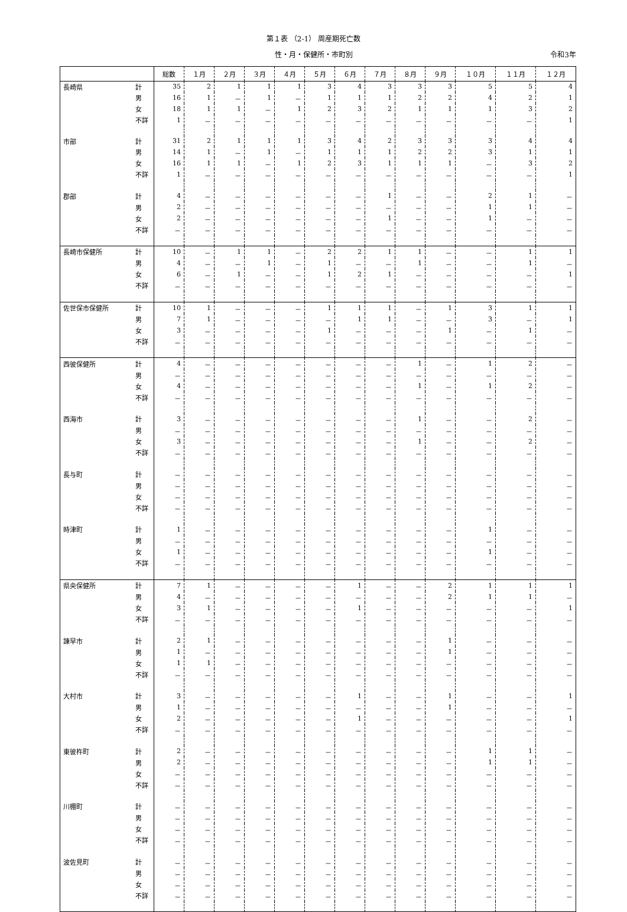第１表 （2-1） 周産期死亡数
性・月・保健所・市町別 令和3年
| | | 総数 | １月 | ２月 | ３月 | ４月 | ５月 | ６月 | ７月 | ８月 | ９月 | １０月 | １１月 | １２月 |
| --- | --- | --- | --- | --- | --- | --- | --- | --- | --- | --- | --- | --- | --- | --- |
| 長崎県 | 計 | 35 | 2 | 1 | 1 | 1 | 3 | 4 | 3 | 3 | 3 | 5 | 5 | 4 |
| | 男 | 16 | 1 | － | 1 | － | 1 | 1 | 1 | 2 | 2 | 4 | 2 | 1 |
| | 女 | 18 | 1 | 1 | － | 1 | 2 | 3 | 2 | 1 | 1 | 1 | 3 | 2 |
| | 不詳 | 1 | － | － | － | － | － | － | － | － | － | － | － | 1 |
| 市部 | 計 | 31 | 2 | 1 | 1 | 1 | 3 | 4 | 2 | 3 | 3 | 3 | 4 | 4 |
| | 男 | 14 | 1 | － | 1 | － | 1 | 1 | 1 | 2 | 2 | 3 | 1 | 1 |
| | 女 | 16 | 1 | 1 | － | 1 | 2 | 3 | 1 | 1 | 1 | － | 3 | 2 |
| | 不詳 | 1 | － | － | － | － | － | － | － | － | － | － | － | 1 |
| 郡部 | 計 | 4 | － | － | － | － | － | － | 1 | － | － | 2 | 1 | － |
| | 男 | 2 | － | － | － | － | － | － | － | － | － | 1 | 1 | － |
| | 女 | 2 | － | － | － | － | － | － | 1 | － | － | 1 | － | － |
| | 不詳 | － | － | － | － | － | － | － | － | － | － | － | － | － |
| 長崎市保健所 | 計 | 10 | － | 1 | 1 | － | 2 | 2 | 1 | 1 | － | － | 1 | 1 |
| | 男 | 4 | － | － | 1 | － | 1 | － | － | 1 | － | － | 1 | － |
| | 女 | 6 | － | 1 | － | － | 1 | 2 | 1 | － | － | － | － | 1 |
| | 不詳 | － | － | － | － | － | － | － | － | － | － | － | － | － |
| 佐世保市保健所 | 計 | 10 | 1 | － | － | － | 1 | 1 | 1 | － | 1 | 3 | 1 | 1 |
| | 男 | 7 | 1 | － | － | － | － | 1 | 1 | － | － | 3 | － | 1 |
| | 女 | 3 | － | － | － | － | 1 | － | － | － | 1 | － | 1 | － |
| | 不詳 | － | － | － | － | － | － | － | － | － | － | － | － | － |
| 西彼保健所 | 計 | 4 | － | － | － | － | － | － | － | 1 | － | 1 | 2 | － |
| | 男 | － | － | － | － | － | － | － | － | － | － | － | － | － |
| | 女 | 4 | － | － | － | － | － | － | － | 1 | － | 1 | 2 | － |
| | 不詳 | － | － | － | － | － | － | － | － | － | － | － | － | － |
| 西海市 | 計 | 3 | － | － | － | － | － | － | － | 1 | － | － | 2 | － |
| | 男 | － | － | － | － | － | － | － | － | － | － | － | － | － |
| | 女 | 3 | － | － | － | － | － | － | － | 1 | － | － | 2 | － |
| | 不詳 | － | － | － | － | － | － | － | － | － | － | － | － | － |
| 長与町 | 計 | － | － | － | － | － | － | － | － | － | － | － | － | － |
| | 男 | － | － | － | － | － | － | － | － | － | － | － | － | － |
| | 女 | － | － | － | － | － | － | － | － | － | － | － | － | － |
| | 不詳 | － | － | － | － | － | － | － | － | － | － | － | － | － |
| 時津町 | 計 | 1 | － | － | － | － | － | － | － | － | － | 1 | － | － |
| | 男 | － | － | － | － | － | － | － | － | － | － | － | － | － |
| | 女 | 1 | － | － | － | － | － | － | － | － | － | 1 | － | － |
| | 不詳 | － | － | － | － | － | － | － | － | － | － | － | － | － |
| 県央保健所 | 計 | 7 | 1 | － | － | － | － | 1 | － | － | 2 | 1 | 1 | 1 |
| | 男 | 4 | － | － | － | － | － | － | － | － | 2 | 1 | 1 | － |
| | 女 | 3 | 1 | － | － | － | － | 1 | － | － | － | － | － | 1 |
| | 不詳 | － | － | － | － | － | － | － | － | － | － | － | － | － |
| 諫早市 | 計 | 2 | 1 | － | － | － | － | － | － | － | 1 | － | － | － |
| | 男 | 1 | － | － | － | － | － | － | － | － | 1 | － | － | － |
| | 女 | 1 | 1 | － | － | － | － | － | － | － | － | － | － | － |
| | 不詳 | － | － | － | － | － | － | － | － | － | － | － | － | － |
| 大村市 | 計 | 3 | － | － | － | － | － | 1 | － | － | 1 | － | － | 1 |
| | 男 | 1 | － | － | － | － | － | － | － | － | 1 | － | － | － |
| | 女 | 2 | － | － | － | － | － | 1 | － | － | － | － | － | 1 |
| | 不詳 | － | － | － | － | － | － | － | － | － | － | － | － | － |
| 東彼杵町 | 計 | 2 | － | － | － | － | － | － | － | － | － | 1 | 1 | － |
| | 男 | 2 | － | － | － | － | － | － | － | － | － | 1 | 1 | － |
| | 女 | － | － | － | － | － | － | － | － | － | － | － | － | － |
| | 不詳 | － | － | － | － | － | － | － | － | － | － | － | － | － |
| 川棚町 | 計 | － | － | － | － | － | － | － | － | － | － | － | － | － |
| | 男 | － | － | － | － | － | － | － | － | － | － | － | － | － |
| | 女 | － | － | － | － | － | － | － | － | － | － | － | － | － |
| | 不詳 | － | － | － | － | － | － | － | － | － | － | － | － | － |
| 波佐見町 | 計 | － | － | － | － | － | － | － | － | － | － | － | － | － |
| | 男 | － | － | － | － | － | － | － | － | － | － | － | － | － |
| | 女 | － | － | － | － | － | － | － | － | － | － | － | － | － |
| | 不詳 | － | － | － | － | － | － | － | － | － | － | － | － | － |